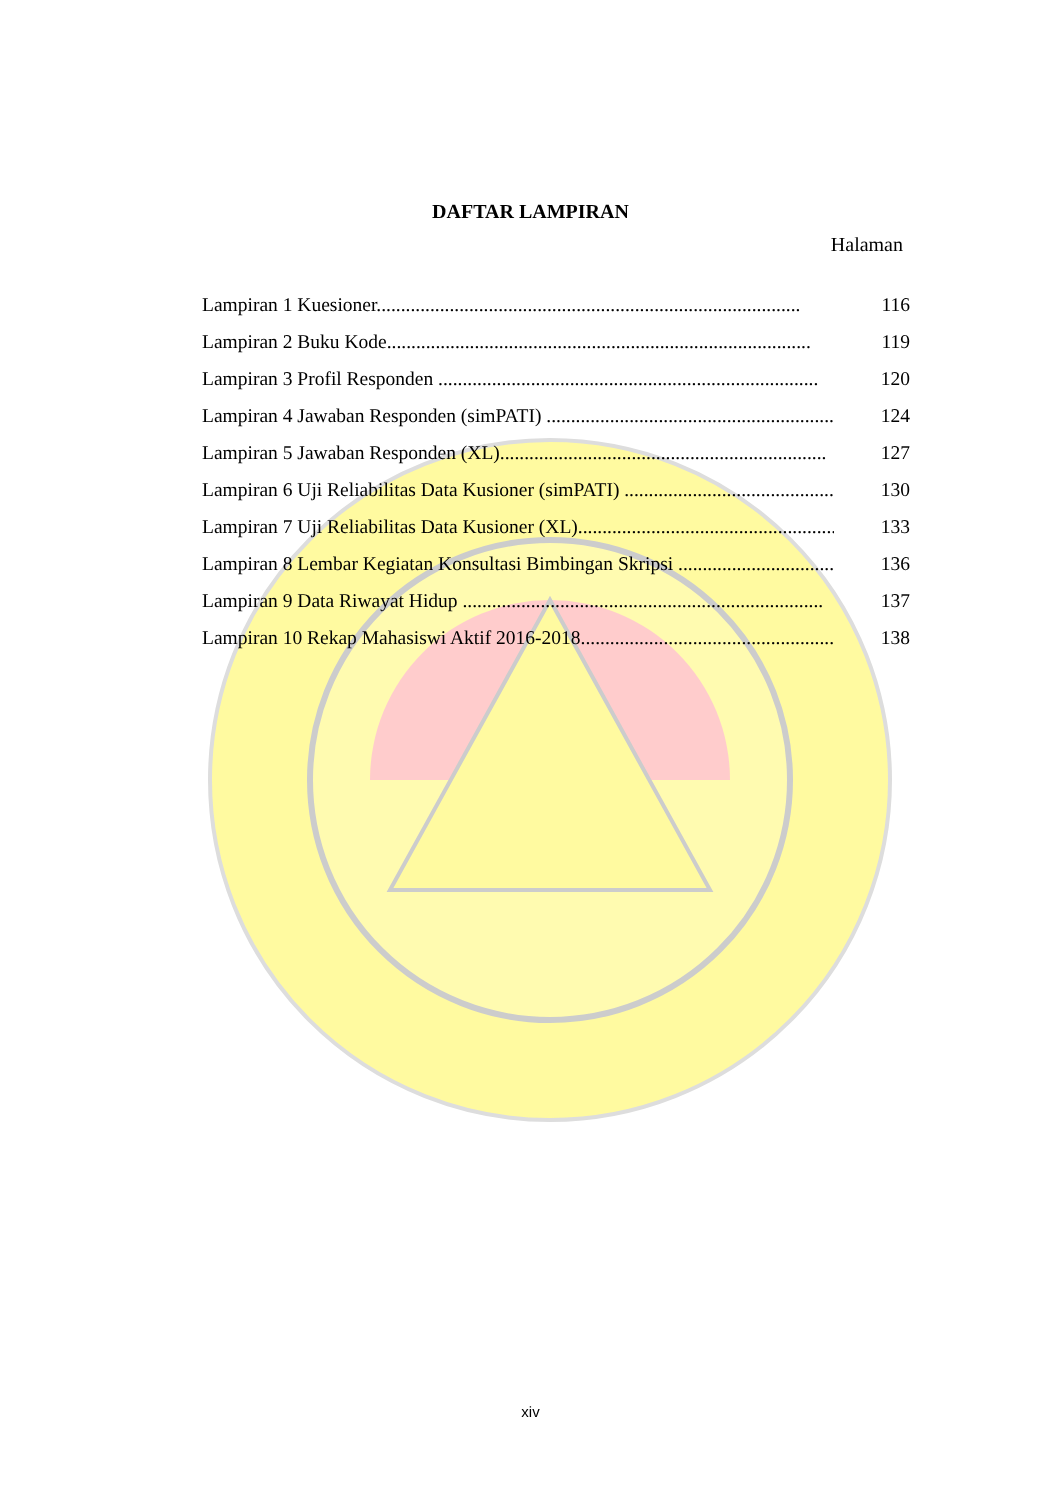DAFTAR LAMPIRAN
Halaman
Lampiran 1 Kuesioner....................................................................................... 116
Lampiran 2 Buku Kode....................................................................................... 119
Lampiran 3 Profil Responden .............................................................................. 120
Lampiran 4 Jawaban Responden (simPATI) ........................................................... 124
Lampiran 5 Jawaban Responden (XL)................................................................... 127
Lampiran 6 Uji Reliabilitas Data Kusioner (simPATI) .............................................. 130
Lampiran 7 Uji Reliabilitas Data Kusioner (XL)........................................................ 133
Lampiran 8 Lembar Kegiatan Konsultasi Bimbingan Skripsi .......................................... 136
Lampiran 9 Data Riwayat Hidup .......................................................................... 137
Lampiran 10 Rekap Mahasiswi Aktif 2016-2018.......................................................... 138
xiv